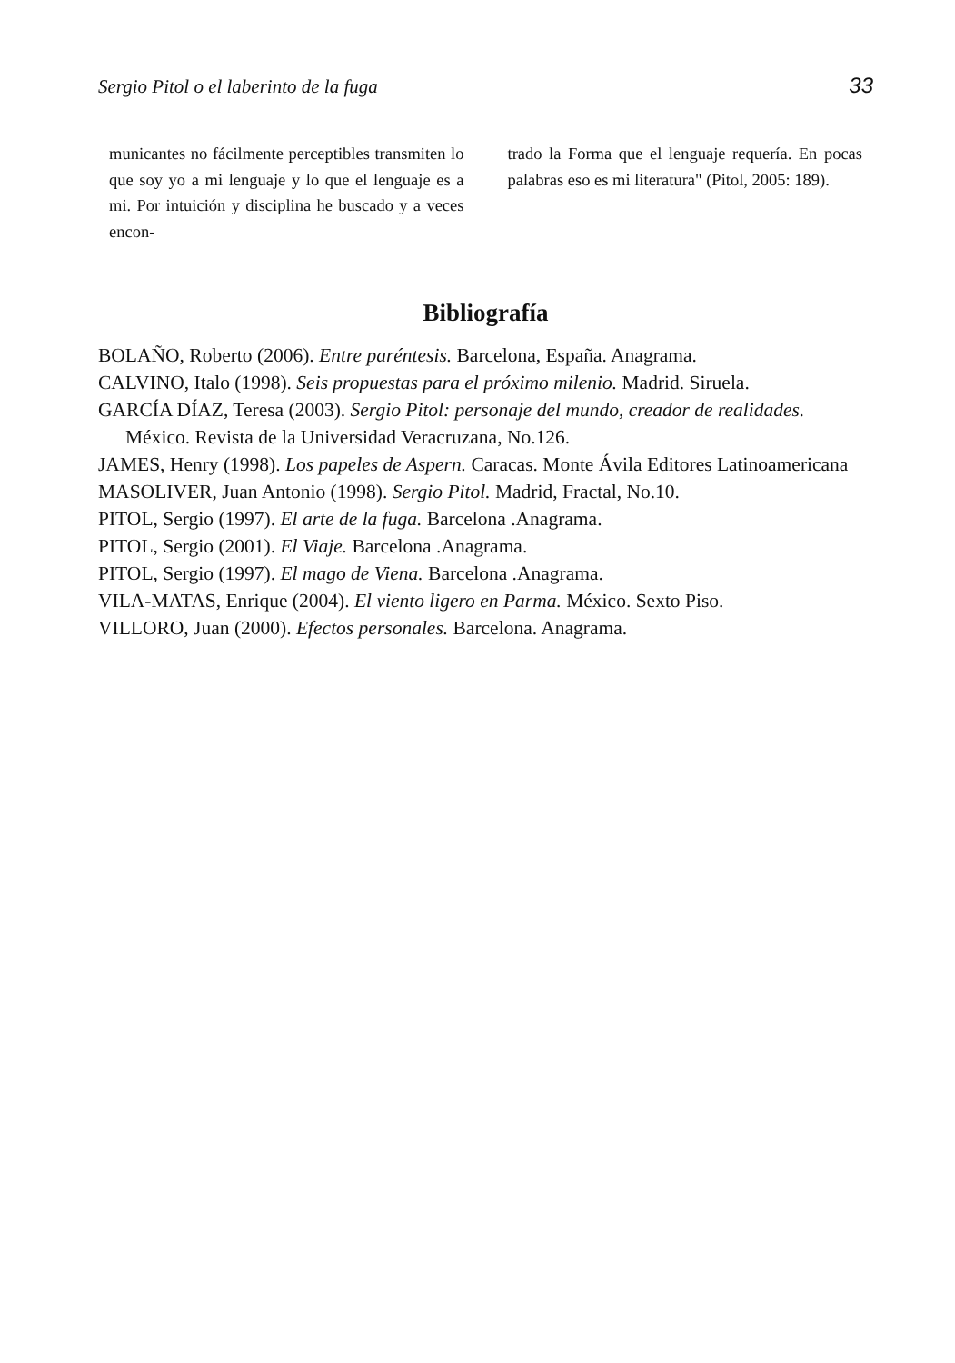Sergio Pitol o el laberinto de la fuga 33
municantes no fácilmente perceptibles transmiten lo que soy yo a mi lenguaje y lo que el lenguaje es a mi. Por intuición y disciplina he buscado y a veces encon-
trado la Forma que el lenguaje requería. En pocas palabras eso es mi literatura" (Pitol, 2005: 189).
Bibliografía
BOLAÑO, Roberto (2006). Entre paréntesis. Barcelona, España. Anagrama.
CALVINO, Italo (1998). Seis propuestas para el próximo milenio. Madrid. Siruela.
GARCÍA DÍAZ, Teresa (2003). Sergio Pitol: personaje del mundo, creador de realidades. México. Revista de la Universidad Veracruzana, No.126.
JAMES, Henry (1998). Los papeles de Aspern. Caracas. Monte Ávila Editores Latinoamericana
MASOLIVER, Juan Antonio (1998). Sergio Pitol. Madrid, Fractal, No.10.
PITOL, Sergio (1997). El arte de la fuga. Barcelona .Anagrama.
PITOL, Sergio (2001). El Viaje. Barcelona .Anagrama.
PITOL, Sergio (1997). El mago de Viena. Barcelona .Anagrama.
VILA-MATAS, Enrique (2004). El viento ligero en Parma. México. Sexto Piso.
VILLORO, Juan (2000). Efectos personales. Barcelona. Anagrama.